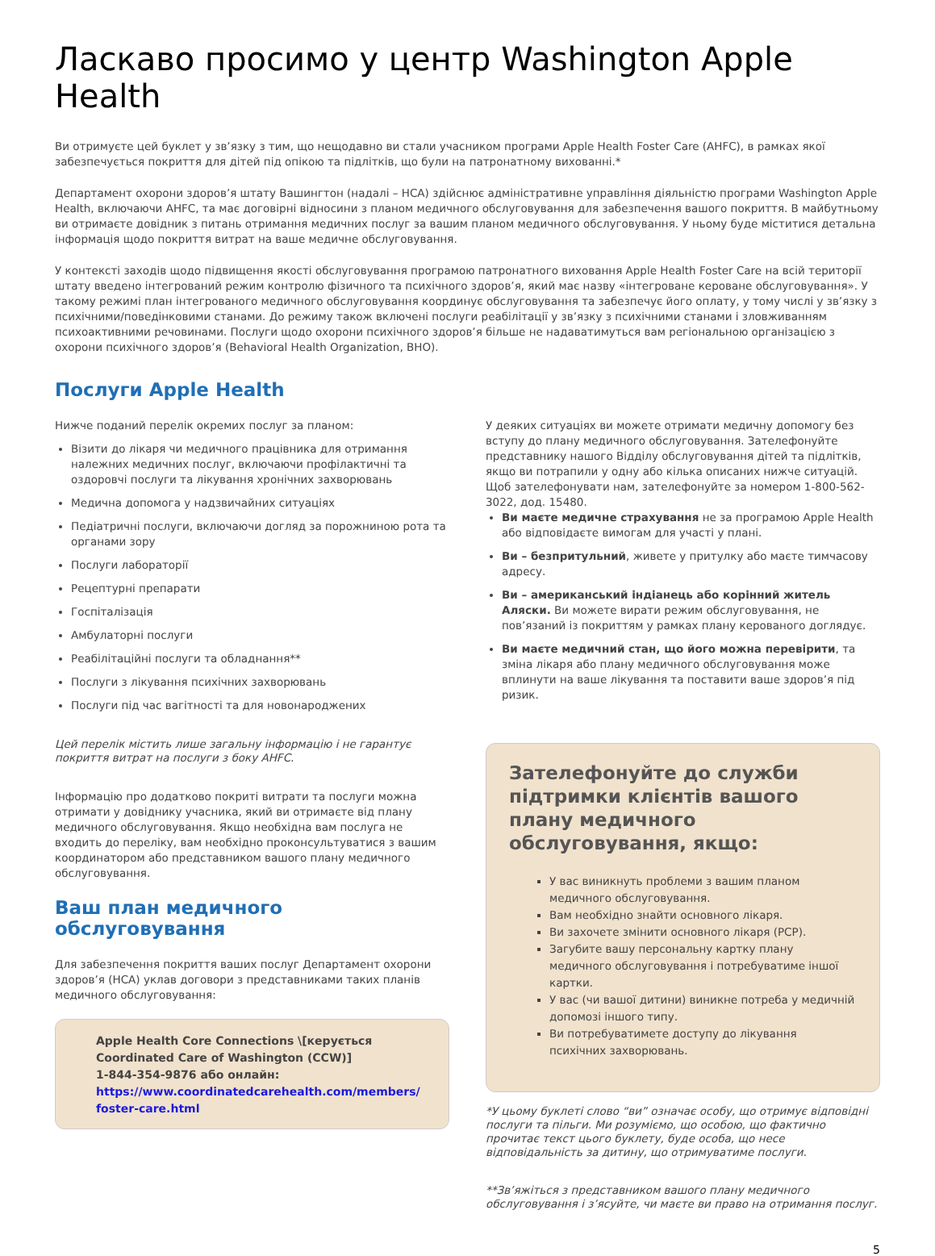Ласкаво просимо у центр Washington Apple Health
Ви отримуєте цей буклет у зв’язку з тим, що нещодавно ви стали учасником програми Apple Health Foster Care (AHFC), в рамках якої забезпечується покриття для дітей під опікою та підлітків, що були на патронатному вихованні.*
Департамент охорони здоров’я штату Вашингтон (надалі – HCA) здійснює адміністративне управління діяльністю програми Washington Apple Health, включаючи AHFC, та має договірні відносини з планом медичного обслуговування для забезпечення вашого покриття. В майбутньому ви отримаєте довідник з питань отримання медичних послуг за вашим планом медичного обслуговування. У ньому буде міститися детальна інформація щодо покриття витрат на ваше медичне обслуговування.
У контексті заходів щодо підвищення якості обслуговування програмою патронатного виховання Apple Health Foster Care на всій території штату введено інтегрований режим контролю фізичного та психічного здоров’я, який має назву «інтегроване кероване обслуговування». У такому режимі план інтегрованого медичного обслуговування координує обслуговування та забезпечує його оплату, у тому числі у зв’язку з психічними/поведінковими станами. До режиму також включені послуги реабілітації у зв’язку з психічними станами і зловживанням психоактивними речовинами. Послуги щодо охорони психічного здоров’я більше не надаватимуться вам регіональною організацією з охорони психічного здоров’я (Behavioral Health Organization, BHO).
Послуги Apple Health
Нижче поданий перелік окремих послуг за планом:
Візити до лікаря чи медичного працівника для отримання належних медичних послуг, включаючи профілактичні та оздоровчі послуги та лікування хронічних захворювань
Медична допомога у надзвичайних ситуаціях
Педіатричні послуги, включаючи догляд за порожниною рота та органами зору
Послуги лабораторії
Рецептурні препарати
Госпіталізація
Амбулаторні послуги
Реабілітаційні послуги та обладнання**
Послуги з лікування психічних захворювань
Послуги під час вагітності та для новонароджених
Цей перелік містить лише загальну інформацію і не гарантує покриття витрат на послуги з боку AHFC.
Інформацію про додатково покриті витрати та послуги можна отримати у довіднику учасника, який ви отримаєте від плану медичного обслуговування. Якщо необхідна вам послуга не входить до переліку, вам необхідно проконсультуватися з вашим координатором або представником вашого плану медичного обслуговування.
Ваш план медичного обслуговування
Для забезпечення покриття ваших послуг Департамент охорони здоров’я (HCA) уклав договори з представниками таких планів медичного обслуговування:
Apple Health Core Connections \[керується Coordinated Care of Washington (CCW)]
1-844-354-9876 або онлайн:
https://www.coordinatedcarehealth.com/members/ foster-care.html
У деяких ситуаціях ви можете отримати медичну допомогу без вступу до плану медичного обслуговування. Зателефонуйте представнику нашого Відділу обслуговування дітей та підлітків, якщо ви потрапили у одну або кілька описаних нижче ситуацій. Щоб зателефонувати нам, зателефонуйте за номером 1-800-562-3022, дод. 15480.
Ви маєте медичне страхування не за програмою Apple Health або відповідаєте вимогам для участі у плані.
Ви – безпритульний, живете у притулку або маєте тимчасову адресу.
Ви – американський індіанець або корінний житель Аляски. Ви можете вирати режим обслуговування, не пов’язаний із покриттям у рамках плану керованого доглядує.
Ви маєте медичний стан, що його можна перевірити, та зміна лікаря або плану медичного обслуговування може вплинути на ваше лікування та поставити ваше здоров’я під ризик.
Зателефонуйте до служби підтримки клієнтів вашого плану медичного обслуговування, якщо:
У вас виникнуть проблеми з вашим планом медичного обслуговування.
Вам необхідно знайти основного лікаря.
Ви захочете змінити основного лікаря (PCP).
Загубите вашу персональну картку плану медичного обслуговування і потребуватиме іншої картки.
У вас (чи вашої дитини) виникне потреба у медичній допомозі іншого типу.
Ви потребуватимете доступу до лікування психічних захворювань.
*У цьому буклеті слово “ви” означає особу, що отримує відповідні послуги та пільги. Ми розуміємо, що особою, що фактично прочитає текст цього буклету, буде особа, що несе відповідальність за дитину, що отримуватиме послуги.
**Зв’яжіться з представником вашого плану медичного обслуговування і з’ясуйте, чи маєте ви право на отримання послуг.
5